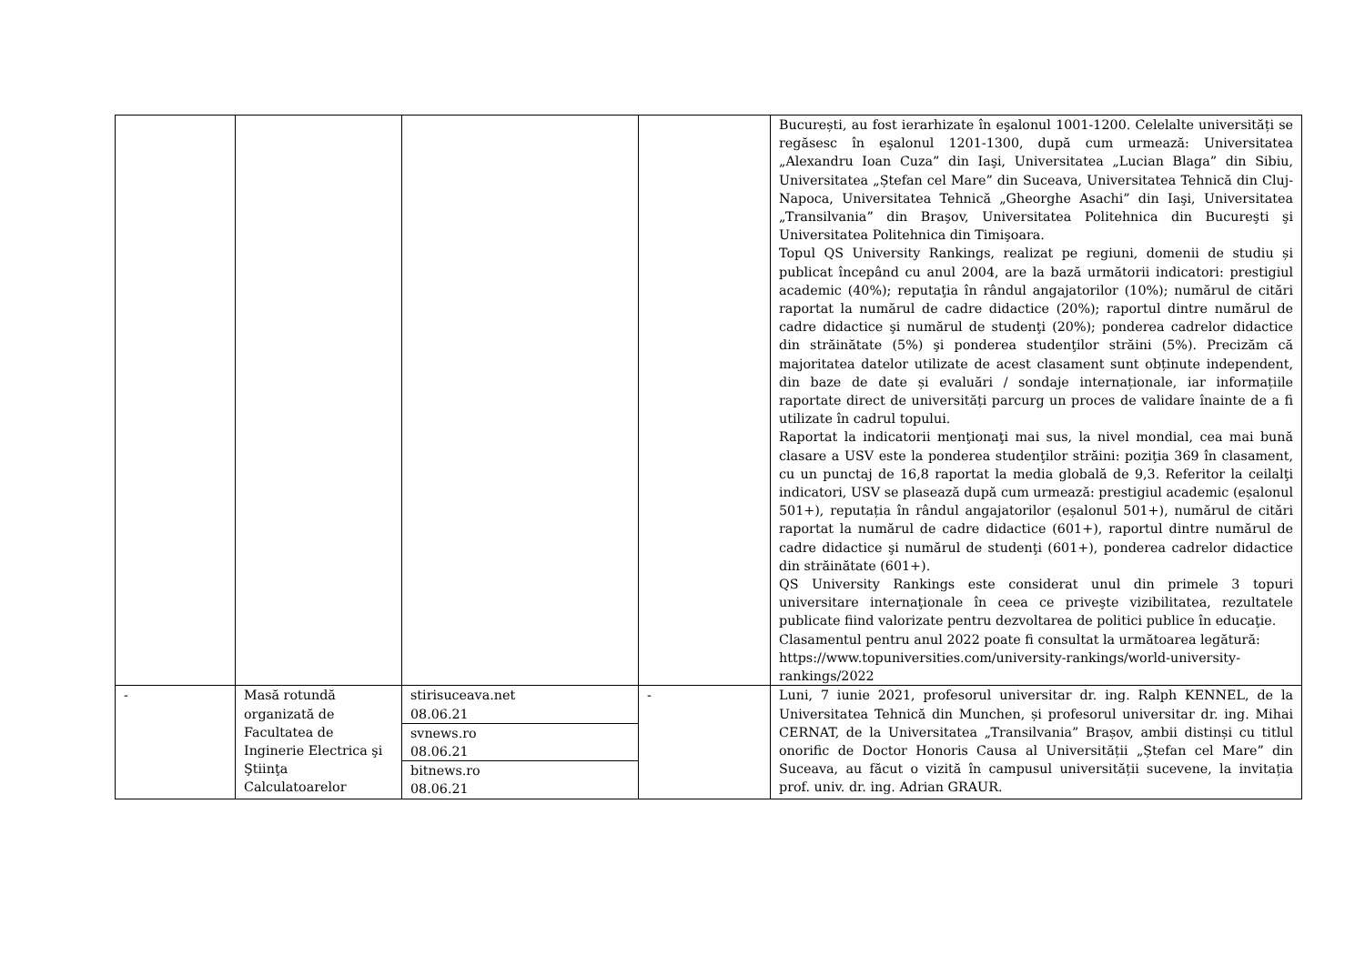| | | | | București, au fost ierarhizate în eşalonul 1001-1200. Celelalte universități se regăsesc în eşalonul 1201-1300, după cum urmează: Universitatea „Alexandru Ioan Cuza” din Iaşi, Universitatea „Lucian Blaga” din Sibiu, Universitatea „Ștefan cel Mare” din Suceava, Universitatea Tehnică din Cluj-Napoca, Universitatea Tehnică „Gheorghe Asachi” din Iaşi, Universitatea „Transilvania” din Braşov, Universitatea Politehnica din Bucureşti şi Universitatea Politehnica din Timişoara. Topul QS University Rankings, realizat pe regiuni, domenii de studiu și publicat începând cu anul 2004, are la bază următorii indicatori: prestigiul academic (40%); reputaţia în rândul angajatorilor (10%); numărul de citări raportat la numărul de cadre didactice (20%); raportul dintre numărul de cadre didactice şi numărul de studenţi (20%); ponderea cadrelor didactice din străinătate (5%) şi ponderea studenţilor străini (5%). Precizăm că majoritatea datelor utilizate de acest clasament sunt obținute independent, din baze de date și evaluări / sondaje internaționale, iar informațiile raportate direct de universități parcurg un proces de validare înainte de a fi utilizate în cadrul topului. Raportat la indicatorii menţionaţi mai sus, la nivel mondial, cea mai bună clasare a USV este la ponderea studenţilor străini: poziţia 369 în clasament, cu un punctaj de 16,8 raportat la media globală de 9,3. Referitor la ceilalţi indicatori, USV se plasează după cum urmează: prestigiul academic (eșalonul 501+), reputația în rândul angajatorilor (eșalonul 501+), numărul de citări raportat la numărul de cadre didactice (601+), raportul dintre numărul de cadre didactice şi numărul de studenţi (601+), ponderea cadrelor didactice din străinătate (601+). QS University Rankings este considerat unul din primele 3 topuri universitare internaţionale în ceea ce priveşte vizibilitatea, rezultatele publicate fiind valorizate pentru dezvoltarea de politici publice în educaţie. Clasamentul pentru anul 2022 poate fi consultat la următoarea legătură: https://www.topuniversities.com/university-rankings/world-university-rankings/2022 |
| - | Masă rotundă organizată de Facultatea de Inginerie Electrica şi Ştiinţa Calculatoarelor | / stirisuceava.net 08.06.21 / / svnews.ro 08.06.21 / / bitnews.ro 08.06.21 / | - | Luni, 7 iunie 2021, profesorul universitar dr. ing. Ralph KENNEL, de la Universitatea Tehnică din Munchen, și profesorul universitar dr. ing. Mihai CERNAT, de la Universitatea „Transilvania” Brașov, ambii distinși cu titlul onorific de Doctor Honoris Causa al Universității „Ștefan cel Mare” din Suceava, au făcut o vizită în campusul universității sucevene, la invitația prof. univ. dr. ing. Adrian GRAUR. |